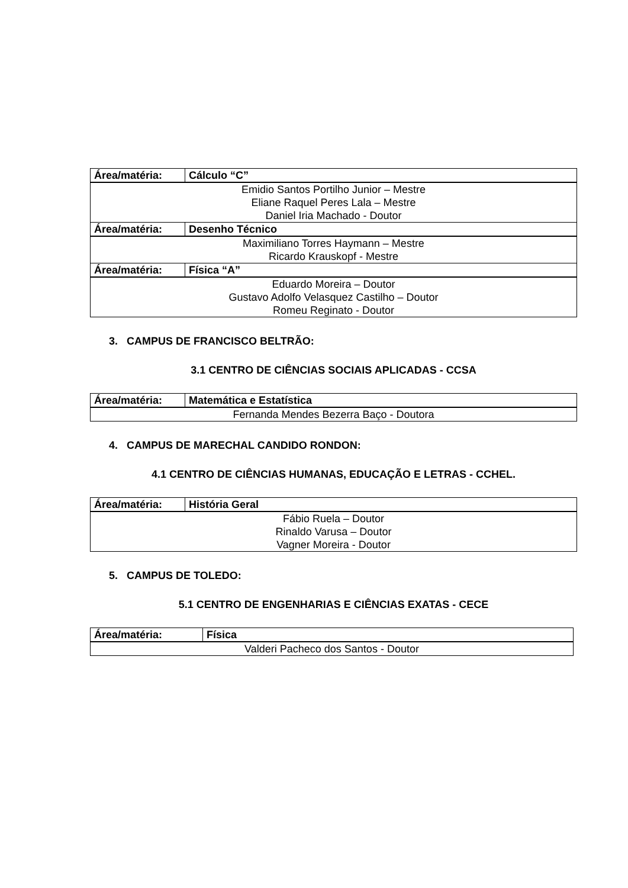| Área/matéria: | Cálculo “C” |
| --- | --- |
| Emidio Santos Portilho Junior – Mestre Eliane Raquel Peres Lala – Mestre Daniel Iria Machado - Doutor | |
| Área/matéria: | Desenho Técnico |
| Maximiliano Torres Haymann – Mestre Ricardo Krauskopf - Mestre | |
| Área/matéria: | Física “A” |
| Eduardo Moreira – Doutor Gustavo Adolfo Velasquez Castilho – Doutor Romeu Reginato - Doutor | |
3. CAMPUS DE FRANCISCO BELTRÃO:
3.1 CENTRO DE CIÊNCIAS SOCIAIS APLICADAS - CCSA
| Área/matéria: | Matemática e Estatística |
| --- | --- |
| Fernanda Mendes Bezerra Baço - Doutora | |
4. CAMPUS DE MARECHAL CANDIDO RONDON:
4.1 CENTRO DE CIÊNCIAS HUMANAS, EDUCAÇÃO E LETRAS - CCHEL.
| Área/matéria: | História Geral |
| --- | --- |
| Fábio Ruela – Doutor Rinaldo Varusa – Doutor Vagner Moreira - Doutor | |
5. CAMPUS DE TOLEDO:
5.1 CENTRO DE ENGENHARIAS E CIÊNCIAS EXATAS - CECE
| Área/matéria: | Física |
| --- | --- |
| Valderi Pacheco dos Santos - Doutor | |